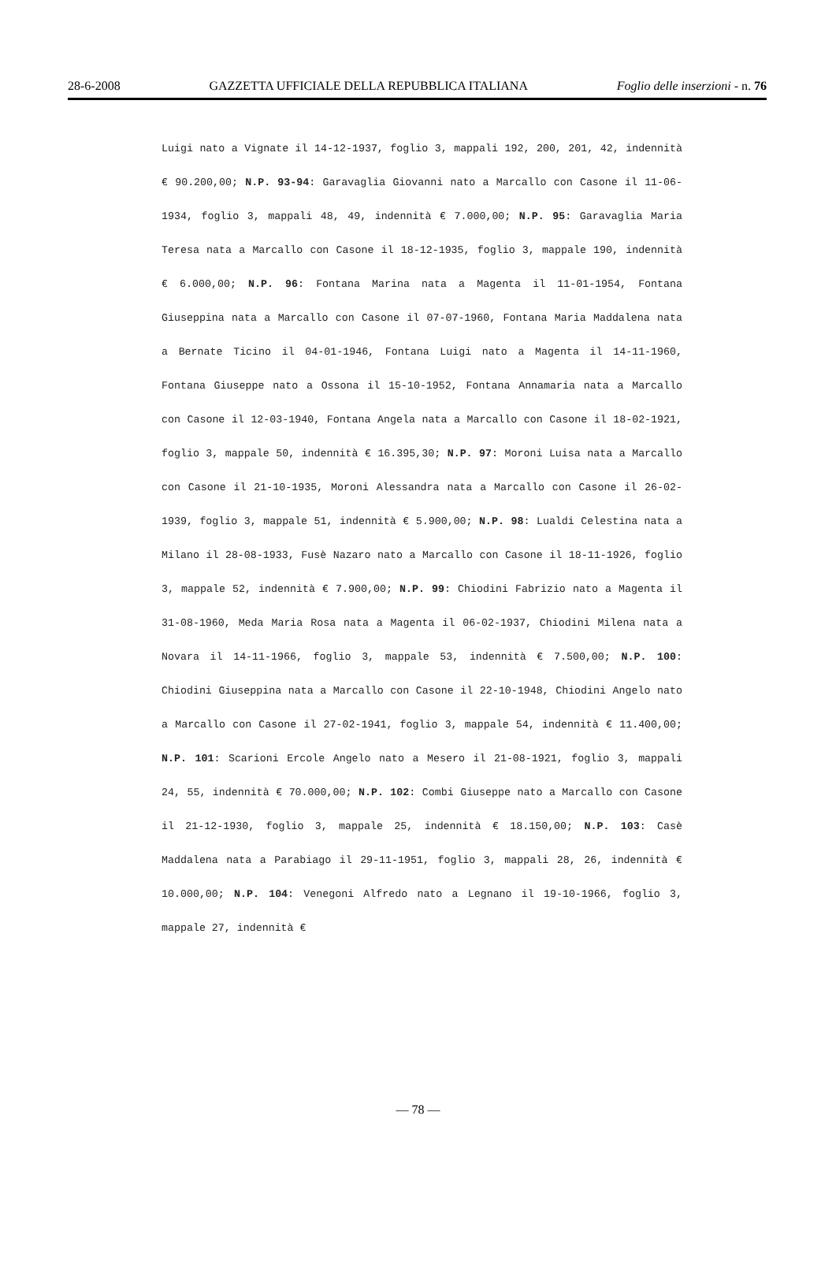28-6-2008 GAZZETTA UFFICIALE DELLA REPUBBLICA ITALIANA Foglio delle inserzioni - n. 76
Luigi nato a Vignate il 14-12-1937, foglio 3, mappali 192, 200, 201, 42, indennità € 90.200,00; N.P. 93-94: Garavaglia Giovanni nato a Marcallo con Casone il 11-06-1934, foglio 3, mappali 48, 49, indennità € 7.000,00; N.P. 95: Garavaglia Maria Teresa nata a Marcallo con Casone il 18-12-1935, foglio 3, mappale 190, indennità € 6.000,00; N.P. 96: Fontana Marina nata a Magenta il 11-01-1954, Fontana Giuseppina nata a Marcallo con Casone il 07-07-1960, Fontana Maria Maddalena nata a Bernate Ticino il 04-01-1946, Fontana Luigi nato a Magenta il 14-11-1960, Fontana Giuseppe nato a Ossona il 15-10-1952, Fontana Annamaria nata a Marcallo con Casone il 12-03-1940, Fontana Angela nata a Marcallo con Casone il 18-02-1921, foglio 3, mappale 50, indennità € 16.395,30; N.P. 97: Moroni Luisa nata a Marcallo con Casone il 21-10-1935, Moroni Alessandra nata a Marcallo con Casone il 26-02-1939, foglio 3, mappale 51, indennità € 5.900,00; N.P. 98: Lualdi Celestina nata a Milano il 28-08-1933, Fusè Nazaro nato a Marcallo con Casone il 18-11-1926, foglio 3, mappale 52, indennità € 7.900,00; N.P. 99: Chiodini Fabrizio nato a Magenta il 31-08-1960, Meda Maria Rosa nata a Magenta il 06-02-1937, Chiodini Milena nata a Novara il 14-11-1966, foglio 3, mappale 53, indennità € 7.500,00; N.P. 100: Chiodini Giuseppina nata a Marcallo con Casone il 22-10-1948, Chiodini Angelo nato a Marcallo con Casone il 27-02-1941, foglio 3, mappale 54, indennità € 11.400,00; N.P. 101: Scarioni Ercole Angelo nato a Mesero il 21-08-1921, foglio 3, mappali 24, 55, indennità € 70.000,00; N.P. 102: Combi Giuseppe nato a Marcallo con Casone il 21-12-1930, foglio 3, mappale 25, indennità € 18.150,00; N.P. 103: Casè Maddalena nata a Parabiago il 29-11-1951, foglio 3, mappali 28, 26, indennità € 10.000,00; N.P. 104: Venegoni Alfredo nato a Legnano il 19-10-1966, foglio 3, mappale 27, indennità €
— 78 —